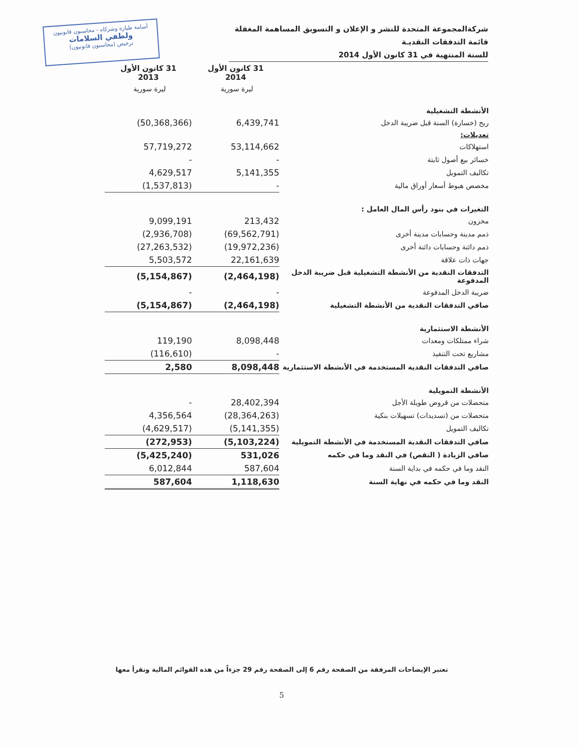أسامة طيارة وشركاه - محاسبون قانونيون
ولطفي السلامات
(محاسبون قانونيون) ترخيص
شركةالمجموعة المتحدة للنشر و الإعلان و التسويق المساهمة المغفلة
قائمة التدفقات النقديـة
للسنة المنتهية في 31 كانون الأول 2014
| | 31 كانون الأول 2014 | 31 كانون الأول 2013 |
| --- | --- | --- |
| | ليرة سورية | ليرة سورية |
| الأنشطة التشغيلية | | |
| ربح (خسارة) السنة قبل ضريبة الدخل | 6,439,741 | (50,368,366) |
| تعديلات: | | |
| استهلاكات | 53,114,662 | 57,719,272 |
| خسائر بيع أصول ثابتة | - | - |
| تكاليف التمويل | 5,141,355 | 4,629,517 |
| مخصص هبوط أسعار أوراق مالية | - | (1,537,813) |
| التغيرات في بنود رأس المال العامل : | | |
| مخزون | 213,432 | 9,099,191 |
| ذمم مدينة وحسابات مدينة أخرى | (69,562,791) | (2,936,708) |
| ذمم دائنة وحسابات دائنة أخرى | (19,972,236) | (27,263,532) |
| جهات ذات علاقة | 22,161,639 | 5,503,572 |
| التدفقات النقدية من الأنشطة التشغيلية قبل ضريبة الدخل المدفوعة | (2,464,198) | (5,154,867) |
| ضريبة الدخل المدفوعة | - | - |
| صافي التدفقات النقدية من الأنشطة التشغيلية | (2,464,198) | (5,154,867) |
| الأنشطة الاستثمارية | | |
| شراء ممتلكات ومعدات | 8,098,448 | 119,190 |
| مشاريع تحت التنفيذ | - | (116,610) |
| صافي التدفقات النقدية المستخدمة في الأنشطة الاستثمارية | 8,098,448 | 2,580 |
| الأنشطة التمويلية | | |
| متحصلات من قروض طويلة الأجل | 28,402,394 | - |
| متحصلات من (تسديدات) تسهيلات بنكية | (28,364,263) | 4,356,564 |
| تكاليف التمويل | (5,141,355) | (4,629,517) |
| صافي التدفقات النقدية المستخدمة في الأنشطة التمويلية | (5,103,224) | (272,953) |
| صافي الزيادة ( النقص) في النقد وما في حكمه | 531,026 | (5,425,240) |
| النقد وما في حكمه في بداية السنة | 587,604 | 6,012,844 |
| النقد وما في حكمه في نهاية السنة | 1,118,630 | 587,604 |
تعتبر الإيضاحات المرفقة من الصفحة رقم 6 إلى الصفحة رقم 29 جزءاً من هذه القوائم المالية وتقرأ معها
5